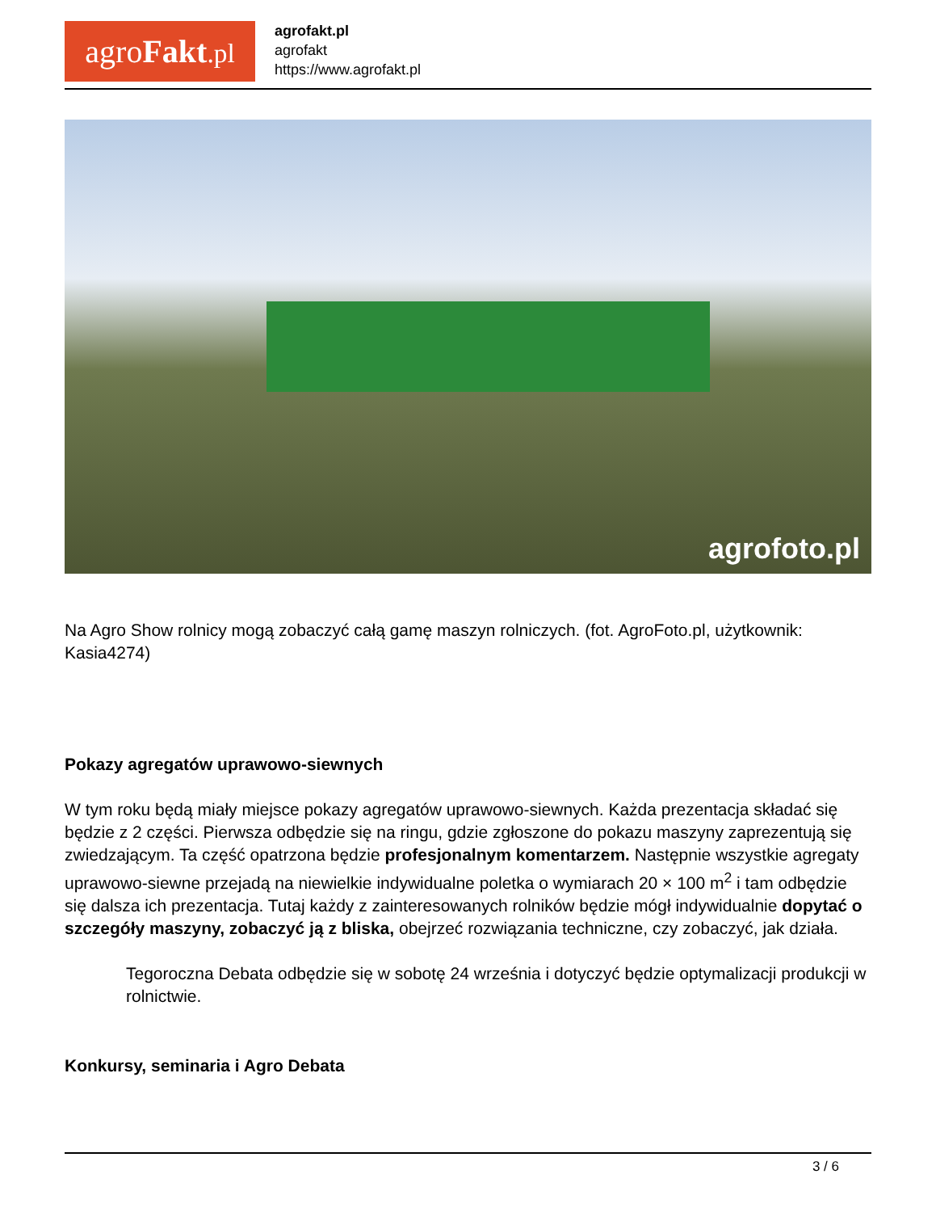agroFakt.pl
agrofakt.pl
agrofakt
https://www.agrofakt.pl
agrofoto.pl
Na Agro Show rolnicy mogą zobaczyć całą gamę maszyn rolniczych. (fot. AgroFoto.pl, użytkownik: Kasia4274)
Pokazy agregatów uprawowo-siewnych
W tym roku będą miały miejsce pokazy agregatów uprawowo-siewnych. Każda prezentacja składać się będzie z 2 części. Pierwsza odbędzie się na ringu, gdzie zgłoszone do pokazu maszyny zaprezentują się zwiedzającym. Ta część opatrzona będzie profesjonalnym komentarzem. Następnie wszystkie agregaty uprawowo-siewne przejadą na niewielkie indywidualne poletka o wymiarach 20 × 100 m<sup>2</sup> i tam odbędzie się dalsza ich prezentacja. Tutaj każdy z zainteresowanych rolników będzie mógł indywidualnie dopytać o szczegóły maszyny, zobaczyć ją z bliska, obejrzeć rozwiązania techniczne, czy zobaczyć, jak działa.
Tegoroczna Debata odbędzie się w sobotę 24 września i dotyczyć będzie optymalizacji produkcji w rolnictwie.
Konkursy, seminaria i Agro Debata
3 / 6